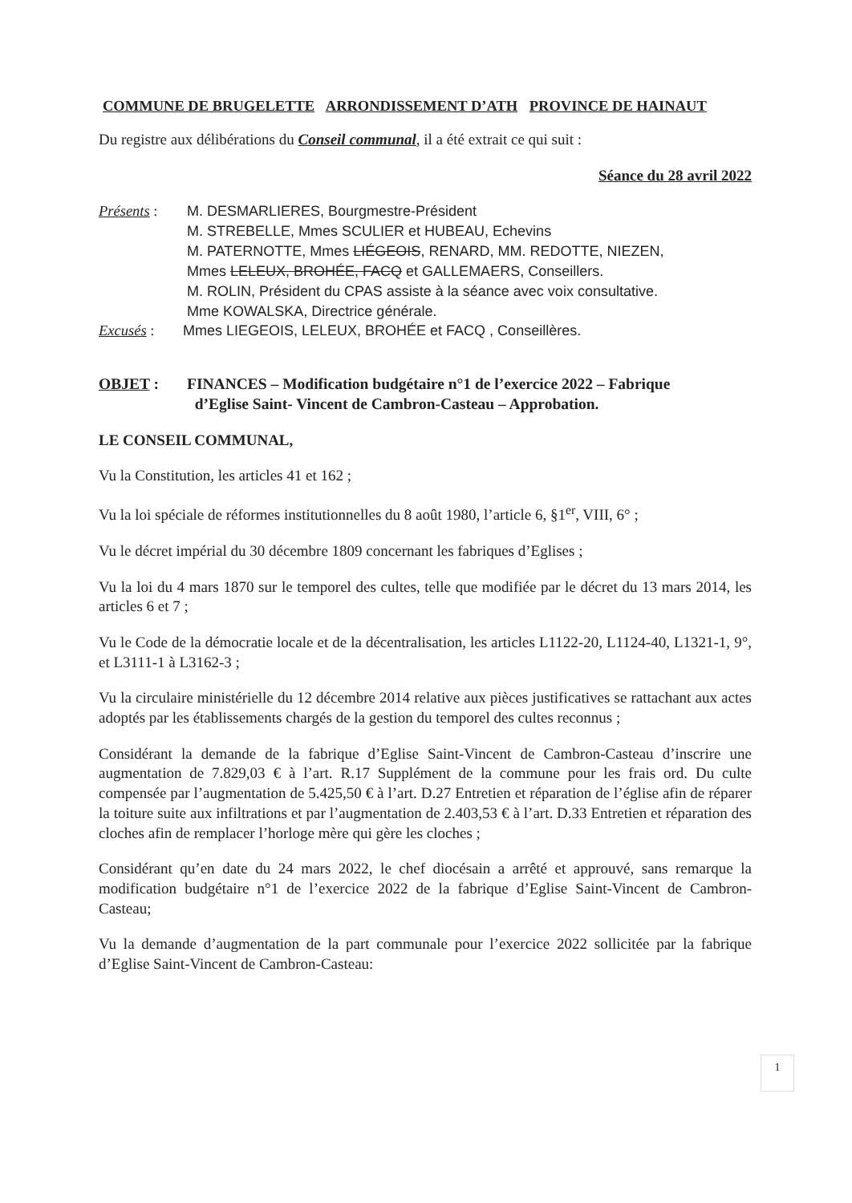COMMUNE DE BRUGELETTE ARRONDISSEMENT D’ATH PROVINCE DE HAINAUT
Du registre aux délibérations du Conseil communal, il a été extrait ce qui suit :
Séance du 28 avril 2022
Présents :
M. DESMARLIERES, Bourgmestre-Président
M. STREBELLE, Mmes SCULIER et HUBEAU, Echevins
M. PATERNOTTE, Mmes LIÉGEOIS, RENARD, MM. REDOTTE, NIEZEN,
Mmes LELEUX, BROHÉE, FACQ et GALLEMAERS, Conseillers.
M. ROLIN, Président du CPAS assiste à la séance avec voix consultative.
Mme KOWALSKA, Directrice générale.
Excusés : Mmes LIEGEOIS, LELEUX, BROHÉE et FACQ , Conseillères.
OBJET : FINANCES – Modification budgétaire n°1 de l’exercice 2022 – Fabrique
d’Eglise Saint- Vincent de Cambron-Casteau – Approbation.
LE CONSEIL COMMUNAL,
Vu la Constitution, les articles 41 et 162 ;
Vu la loi spéciale de réformes institutionnelles du 8 août 1980, l’article 6, §1<sup>er</sup>, VIII, 6° ;
Vu le décret impérial du 30 décembre 1809 concernant les fabriques d’Eglises ;
Vu la loi du 4 mars 1870 sur le temporel des cultes, telle que modifiée par le décret du 13 mars 2014, les articles 6 et 7 ;
Vu le Code de la démocratie locale et de la décentralisation, les articles L1122-20, L1124-40, L1321-1, 9°, et L3111-1 à L3162-3 ;
Vu la circulaire ministérielle du 12 décembre 2014 relative aux pièces justificatives se rattachant aux actes adoptés par les établissements chargés de la gestion du temporel des cultes reconnus ;
Considérant la demande de la fabrique d’Eglise Saint-Vincent de Cambron-Casteau d’inscrire une augmentation de 7.829,03 € à l’art. R.17 Supplément de la commune pour les frais ord. Du culte compensée par l’augmentation de 5.425,50 € à l’art. D.27 Entretien et réparation de l’église afin de réparer la toiture suite aux infiltrations et par l’augmentation de 2.403,53 € à l’art. D.33 Entretien et réparation des cloches afin de remplacer l’horloge mère qui gère les cloches ;
Considérant qu’en date du 24 mars 2022, le chef diocésain a arrêté et approuvé, sans remarque la modification budgétaire n°1 de l’exercice 2022 de la fabrique d’Eglise Saint-Vincent de Cambron-Casteau;
Vu la demande d’augmentation de la part communale pour l’exercice 2022 sollicitée par la fabrique d’Eglise Saint-Vincent de Cambron-Casteau:
1